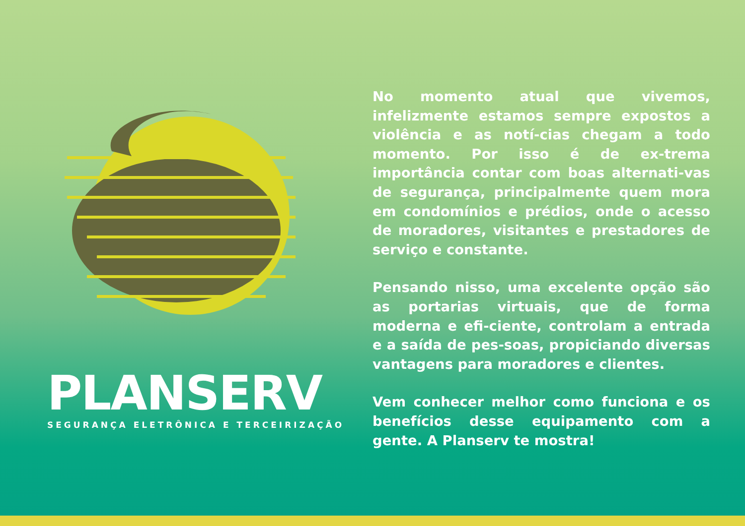PLANSERV
SEGURANÇA ELETRÔNICA E TERCEIRIZAÇÃO
No momento atual que vivemos, infelizmente estamos sempre expostos a violência e as notí-cias chegam a todo momento. Por isso é de ex-trema importância contar com boas alternati-vas de segurança, principalmente quem mora em condomínios e prédios, onde o acesso de moradores, visitantes e prestadores de serviço e constante.
Pensando nisso, uma excelente opção são as portarias virtuais, que de forma moderna e efi-ciente, controlam a entrada e a saída de pes-soas, propiciando diversas vantagens para moradores e clientes.
Vem conhecer melhor como funciona e os benefícios desse equipamento com a gente. A Planserv te mostra!